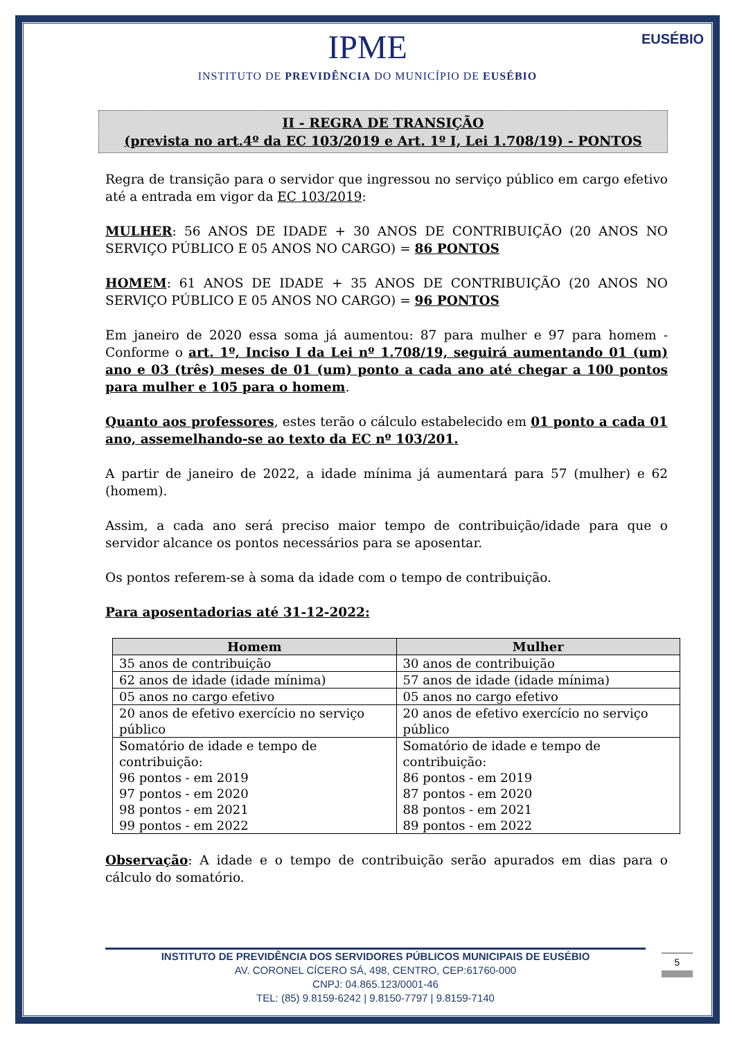EUSÉBIO
IPME
INSTITUTO DE PREVIDÊNCIA DO MUNICÍPIO DE EUSÉBIO
II - REGRA DE TRANSIÇÃO
(prevista no art.4º da EC 103/2019 e Art. 1º I, Lei 1.708/19) - PONTOS
Regra de transição para o servidor que ingressou no serviço público em cargo efetivo até a entrada em vigor da EC 103/2019:
MULHER: 56 ANOS DE IDADE + 30 ANOS DE CONTRIBUIÇÃO (20 ANOS NO SERVIÇO PÚBLICO E 05 ANOS NO CARGO) = 86 PONTOS
HOMEM: 61 ANOS DE IDADE + 35 ANOS DE CONTRIBUIÇÃO (20 ANOS NO SERVIÇO PÚBLICO E 05 ANOS NO CARGO) = 96 PONTOS
Em janeiro de 2020 essa soma já aumentou: 87 para mulher e 97 para homem - Conforme o art. 1º, Inciso I da Lei nº 1.708/19, seguirá aumentando 01 (um) ano e 03 (três) meses de 01 (um) ponto a cada ano até chegar a 100 pontos para mulher e 105 para o homem.
Quanto aos professores, estes terão o cálculo estabelecido em 01 ponto a cada 01 ano, assemelhando-se ao texto da EC nº 103/201.
A partir de janeiro de 2022, a idade mínima já aumentará para 57 (mulher) e 62 (homem).
Assim, a cada ano será preciso maior tempo de contribuição/idade para que o servidor alcance os pontos necessários para se aposentar.
Os pontos referem-se à soma da idade com o tempo de contribuição.
Para aposentadorias até 31-12-2022:
| Homem | Mulher |
| --- | --- |
| 35 anos de contribuição | 30 anos de contribuição |
| 62 anos de idade (idade mínima) | 57 anos de idade (idade mínima) |
| 05 anos no cargo efetivo | 05 anos no cargo efetivo |
| 20 anos de efetivo exercício no serviço público | 20 anos de efetivo exercício no serviço público |
| Somatório de idade e tempo de contribuição: 96 pontos - em 2019 97 pontos - em 2020 98 pontos - em 2021 99 pontos - em 2022 | Somatório de idade e tempo de contribuição: 86 pontos - em 2019 87 pontos - em 2020 88 pontos - em 2021 89 pontos - em 2022 |
Observação: A idade e o tempo de contribuição serão apurados em dias para o cálculo do somatório.
INSTITUTO DE PREVIDÊNCIA DOS SERVIDORES PÚBLICOS MUNICIPAIS DE EUSÉBIO
AV. CORONEL CÍCERO SÁ, 498, CENTRO, CEP:61760-000
CNPJ: 04.865.123/0001-46
TEL: (85) 9.8159-6242 | 9.8150-7797 | 9.8159-7140
5